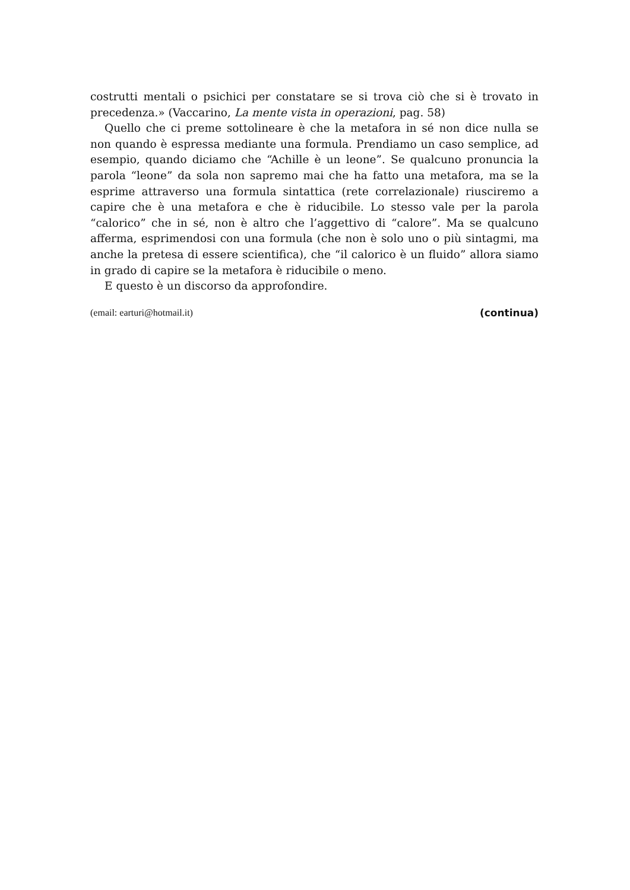costrutti mentali o psichici per constatare se si trova ciò che si è trovato in precedenza.» (Vaccarino, La mente vista in operazioni, pag. 58)
Quello che ci preme sottolineare è che la metafora in sé non dice nulla se non quando è espressa mediante una formula. Prendiamo un caso semplice, ad esempio, quando diciamo che “Achille è un leone”. Se qualcuno pronuncia la parola “leone” da sola non sapremo mai che ha fatto una metafora, ma se la esprime attraverso una formula sintattica (rete correlazionale) riusciremo a capire che è una metafora e che è riducibile. Lo stesso vale per la parola “calorico” che in sé, non è altro che l’aggettivo di “calore”. Ma se qualcuno afferma, esprimendosi con una formula (che non è solo uno o più sintagmi, ma anche la pretesa di essere scientifica), che “il calorico è un fluido” allora siamo in grado di capire se la metafora è riducibile o meno.
E questo è un discorso da approfondire.
(email: earturi@hotmail.it) (continua)